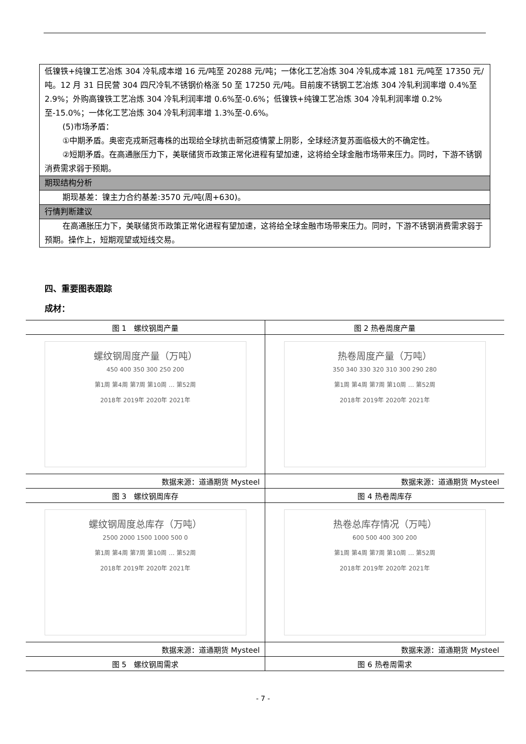| 低镍铁+纯镍工艺冶炼 304 冷轧成本增 16 元/吨至 20288 元/吨；一体化工艺冶炼 304 冷轧成本减 181 元/吨至 17350 元/吨。12 月 31 日民营 304 四尺冷轧不锈钢价格涨 50 至 17250 元/吨。目前废不锈钢工艺冶炼 304 冷轧利润率增 0.4%至 2.9%；外购高镍铁工艺冶炼 304 冷轧利润率增 0.6%至-0.6%；低镍铁+纯镍工艺冶炼 304 冷轧利润率增 0.2%至-15.0%；一体化工艺冶炼 304 冷轧利润率增 1.3%至-0.6%。 (5)市场矛盾： ①中期矛盾。奥密克戎新冠毒株的出现给全球抗击新冠疫情蒙上阴影，全球经济复苏面临极大的不确定性。 ②短期矛盾。在高通胀压力下，美联储货币政策正常化进程有望加速，这将给全球金融市场带来压力。同时，下游不锈钢消费需求弱于预期。 |
| 期现结构分析 |
| 期现基差：镍主力合约基差:3570 元/吨(周+630)。 |
| 行情判断建议 |
| 在高通胀压力下，美联储货币政策正常化进程有望加速，这将给全球金融市场带来压力。同时，下游不锈钢消费需求弱于预期。操作上，短期观望或短线交易。 |
四、重要图表跟踪
成材：
| 图 1 螺纹钢周产量 | 图 2 热卷周度产量 |
| 螺纹钢周度产量（万吨） 450 400 350 300 250 200 第1周 第4周 第7周 第10周 … 第52周 2018年 2019年 2020年 2021年 | 热卷周度产量（万吨） 350 340 330 320 310 300 290 280 第1周 第4周 第7周 第10周 … 第52周 2018年 2019年 2020年 2021年 |
| 数据来源：道通期货 Mysteel | 数据来源：道通期货 Mysteel |
| 图 3 螺纹钢周库存 | 图 4 热卷周库存 |
| 螺纹钢周度总库存（万吨） 2500 2000 1500 1000 500 0 第1周 第4周 第7周 第10周 … 第52周 2018年 2019年 2020年 2021年 | 热卷总库存情况（万吨） 600 500 400 300 200 第1周 第4周 第7周 第10周 … 第52周 2018年 2019年 2020年 2021年 |
| 数据来源：道通期货 Mysteel | 数据来源：道通期货 Mysteel |
| 图 5 螺纹钢周需求 | 图 6 热卷周需求 |
- 7 -